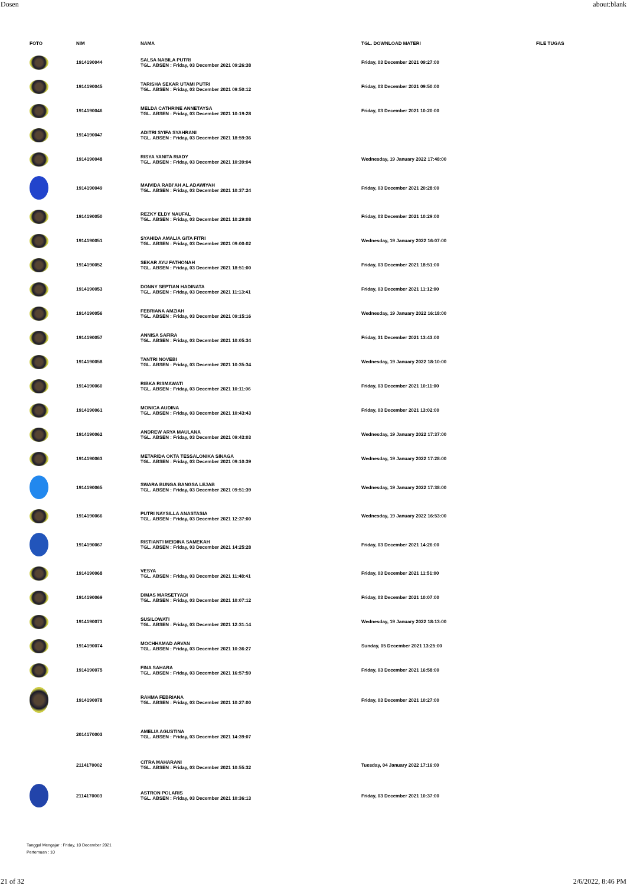Dosen about:blank
| FOTO | NIM | NAMA | TGL. DOWNLOAD MATERI | FILE TUGAS |
| --- | --- | --- | --- | --- |
| | 1914190044 | SALSA NABILA PUTRI TGL. ABSEN : Friday, 03 December 2021 09:26:38 | Friday, 03 December 2021 09:27:00 | |
| | 1914190045 | TARISHA SEKAR UTAMI PUTRI TGL. ABSEN : Friday, 03 December 2021 09:50:12 | Friday, 03 December 2021 09:50:00 | |
| | 1914190046 | MELDA CATHRINE ANNETAYSA TGL. ABSEN : Friday, 03 December 2021 10:19:28 | Friday, 03 December 2021 10:20:00 | |
| | 1914190047 | ADITRI SYIFA SYAHRANI TGL. ABSEN : Friday, 03 December 2021 18:59:36 | | |
| | 1914190048 | RISYA YANITA RIADY TGL. ABSEN : Friday, 03 December 2021 10:39:04 | Wednesday, 19 January 2022 17:48:00 | |
| | 1914190049 | MAIVIDA RABI'AH AL ADAWIYAH TGL. ABSEN : Friday, 03 December 2021 10:37:24 | Friday, 03 December 2021 20:28:00 | |
| | 1914190050 | REZKY ELDY NAUFAL TGL. ABSEN : Friday, 03 December 2021 10:29:08 | Friday, 03 December 2021 10:29:00 | |
| | 1914190051 | SYAHIDA AMALIA GITA FITRI TGL. ABSEN : Friday, 03 December 2021 09:00:02 | Wednesday, 19 January 2022 16:07:00 | |
| | 1914190052 | SEKAR AYU FATHONAH TGL. ABSEN : Friday, 03 December 2021 18:51:00 | Friday, 03 December 2021 18:51:00 | |
| | 1914190053 | DONNY SEPTIAN HADINATA TGL. ABSEN : Friday, 03 December 2021 11:13:41 | Friday, 03 December 2021 11:12:00 | |
| | 1914190056 | FEBRIANA AMZIAH TGL. ABSEN : Friday, 03 December 2021 09:15:16 | Wednesday, 19 January 2022 16:18:00 | |
| | 1914190057 | ANNISA SAFIRA TGL. ABSEN : Friday, 03 December 2021 10:05:34 | Friday, 31 December 2021 13:43:00 | |
| | 1914190058 | TANTRI NOVEBI TGL. ABSEN : Friday, 03 December 2021 10:35:34 | Wednesday, 19 January 2022 18:10:00 | |
| | 1914190060 | RIBKA RISMAWATI TGL. ABSEN : Friday, 03 December 2021 10:11:06 | Friday, 03 December 2021 10:11:00 | |
| | 1914190061 | MONICA AUDINA TGL. ABSEN : Friday, 03 December 2021 10:43:43 | Friday, 03 December 2021 13:02:00 | |
| | 1914190062 | ANDREW ARYA MAULANA TGL. ABSEN : Friday, 03 December 2021 09:43:03 | Wednesday, 19 January 2022 17:37:00 | |
| | 1914190063 | METARIDA OKTA TESSALONIKA SINAGA TGL. ABSEN : Friday, 03 December 2021 09:10:39 | Wednesday, 19 January 2022 17:28:00 | |
| | 1914190065 | SWARA BUNGA BANGSA LEJAB TGL. ABSEN : Friday, 03 December 2021 09:51:39 | Wednesday, 19 January 2022 17:38:00 | |
| | 1914190066 | PUTRI NAYSILLA ANASTASIA TGL. ABSEN : Friday, 03 December 2021 12:37:00 | Wednesday, 19 January 2022 16:53:00 | |
| | 1914190067 | RISTIANTI MEIDINA SAMEKAH TGL. ABSEN : Friday, 03 December 2021 14:25:28 | Friday, 03 December 2021 14:26:00 | |
| | 1914190068 | VESYA TGL. ABSEN : Friday, 03 December 2021 11:48:41 | Friday, 03 December 2021 11:51:00 | |
| | 1914190069 | DIMAS MARSETYADI TGL. ABSEN : Friday, 03 December 2021 10:07:12 | Friday, 03 December 2021 10:07:00 | |
| | 1914190073 | SUSILOWATI TGL. ABSEN : Friday, 03 December 2021 12:31:14 | Wednesday, 19 January 2022 18:13:00 | |
| | 1914190074 | MOCHHAMAD ARVAN TGL. ABSEN : Friday, 03 December 2021 10:36:27 | Sunday, 05 December 2021 13:25:00 | |
| | 1914190075 | FINA SAHARA TGL. ABSEN : Friday, 03 December 2021 16:57:59 | Friday, 03 December 2021 16:58:00 | |
| | 1914190078 | RAHMA FEBRIANA TGL. ABSEN : Friday, 03 December 2021 10:27:00 | Friday, 03 December 2021 10:27:00 | |
| | 2014170003 | AMELIA AGUSTINA TGL. ABSEN : Friday, 03 December 2021 14:39:07 | | |
| | 2114170002 | CITRA MAHARANI TGL. ABSEN : Friday, 03 December 2021 10:55:32 | Tuesday, 04 January 2022 17:16:00 | |
| | 2114170003 | ASTRON POLARIS TGL. ABSEN : Friday, 03 December 2021 10:36:13 | Friday, 03 December 2021 10:37:00 | |
Tanggal Mengajar : Friday, 10 December 2021
Pertemuan : 10
21 of 32 2/6/2022, 8:46 PM